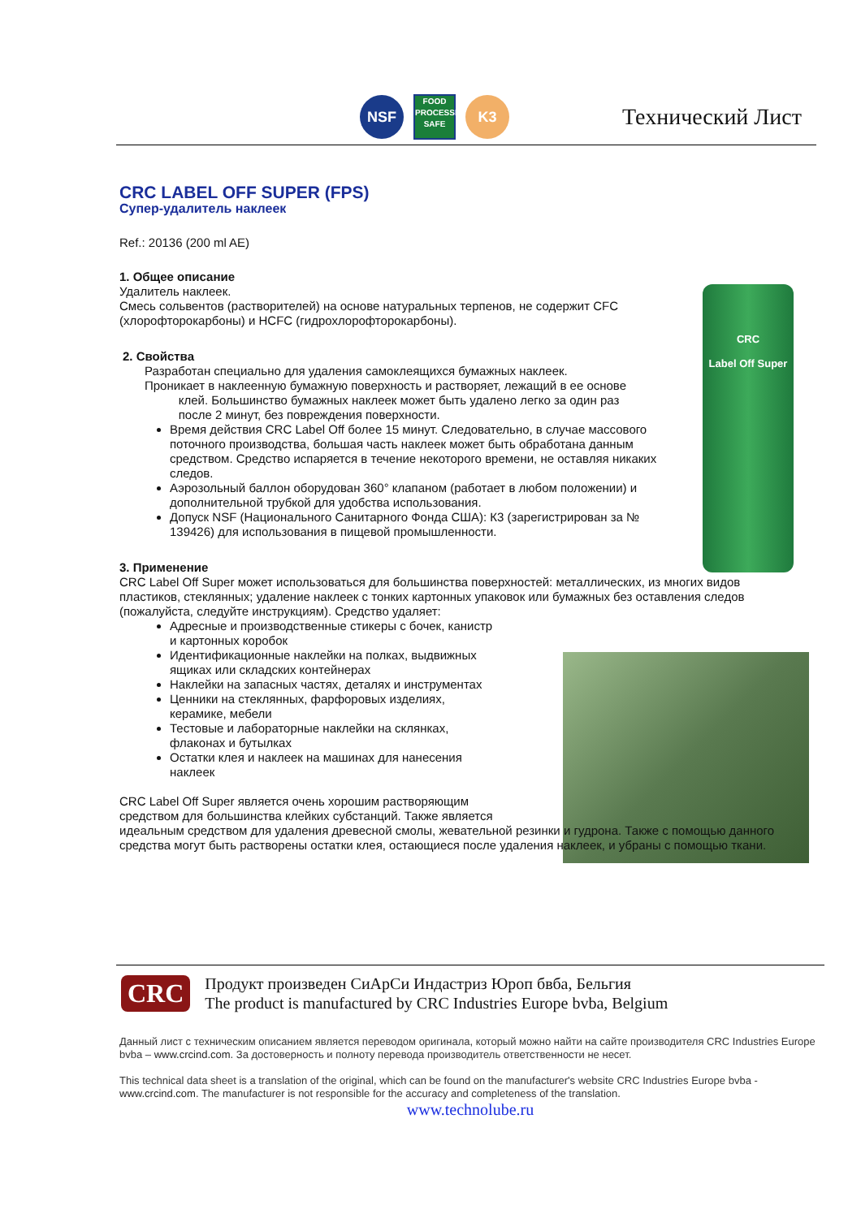NSF
FOOD
PROCESSING
SAFE
K3
Технический Лист
CRC
Label Off Super
CRC LABEL OFF SUPER (FPS)
Супер-удалитель наклеек
Ref.: 20136 (200 ml AE)
1. Общее описание
Удалитель наклеек.
Смесь сольвентов (растворителей) на основе натуральных терпенов, не содержит CFC
(хлорофторокарбоны) и HCFC (гидрохлорофторокарбоны).
2. Свойства
Разработан специально для удаления самоклеящихся бумажных наклеек.
Проникает в наклеенную бумажную поверхность и растворяет, лежащий в ее основе
клей. Большинство бумажных наклеек может быть удалено легко за один раз
после 2 минут, без повреждения поверхности.
Время действия CRC Label Off более 15 минут. Следовательно, в случае массового поточного производства, большая часть наклеек может быть обработана данным средством. Средство испаряется в течение некоторого времени, не оставляя никаких следов.
Аэрозольный баллон оборудован 360° клапаном (работает в любом положении) и дополнительной трубкой для удобства использования.
Допуск NSF (Национального Санитарного Фонда США): К3 (зарегистрирован за № 139426) для использования в пищевой промышленности.
3. Применение
CRC Label Off Super может использоваться для большинства поверхностей: металлических, из многих видов пластиков, стеклянных; удаление наклеек с тонких картонных упаковок или бумажных без оставления следов (пожалуйста, следуйте инструкциям). Средство удаляет:
Адресные и производственные стикеры с бочек, канистр и картонных коробок
Идентификационные наклейки на полках, выдвижных ящиках или складских контейнерах
Наклейки на запасных частях, деталях и инструментах
Ценники на стеклянных, фарфоровых изделиях, керамике, мебели
Тестовые и лабораторные наклейки на склянках, флаконах и бутылках
Остатки клея и наклеек на машинах для нанесения наклеек
CRC Label Off Super является очень хорошим растворяющим
средством для большинства клейких субстанций. Также является
идеальным средством для удаления древесной смолы, жевательной резинки и гудрона. Также с помощью данного средства могут быть растворены остатки клея, остающиеся после удаления наклеек, и убраны с помощью ткани.
CRC
Продукт произведен СиАрСи Индастриз Юроп бвба, Бельгия
The product is manufactured by CRC Industries Europe bvba, Belgium
Данный лист с техническим описанием является переводом оригинала, который можно найти на сайте производителя CRC Industries Europe bvba – www.crcind.com. За достоверность и полноту перевода производитель ответственности не несет.
This technical data sheet is a translation of the original, which can be found on the manufacturer's website CRC Industries Europe bvba - www.crcind.com. The manufacturer is not responsible for the accuracy and completeness of the translation.
www.technolube.ru